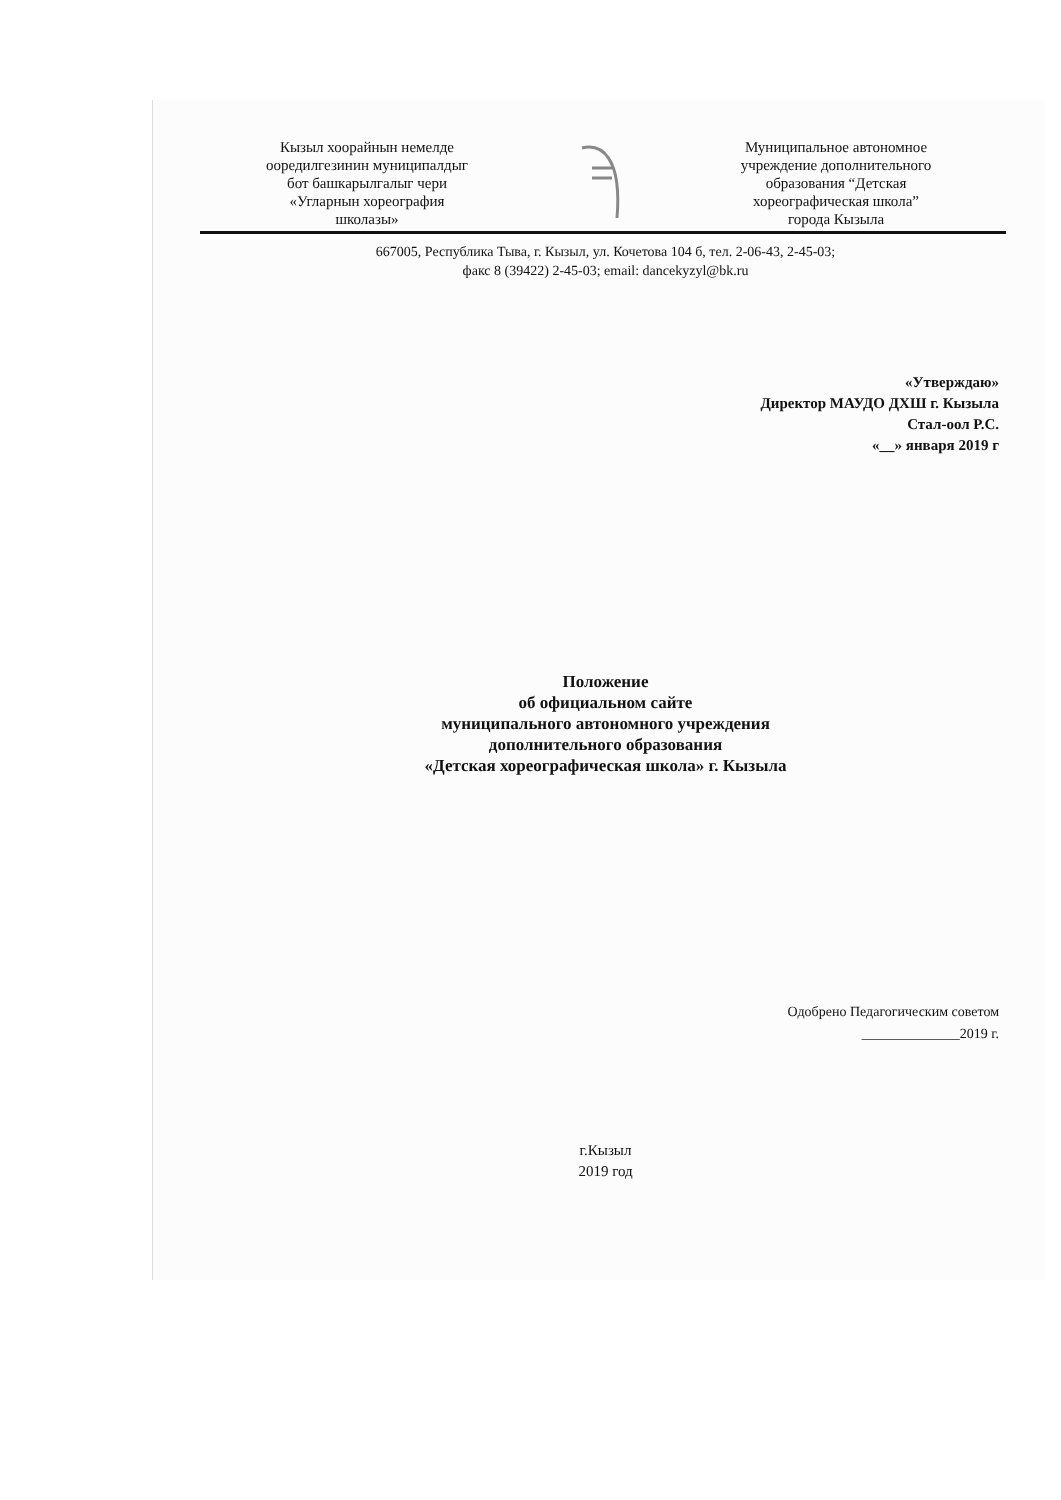Кызыл хоорайнын немелде ооредилгезинин муниципалдыг бот башкарылгалыг чери «Угларнын хореография школазы»
Муниципальное автономное учреждение дополнительного образования “Детская хореографическая школа” города Кызыла
667005, Республика Тыва, г. Кызыл, ул. Кочетова 104 б, тел. 2-06-43, 2-45-03;
факс 8 (39422) 2-45-03; email: dancekyzyl@bk.ru
«Утверждаю»
Директор МАУДО ДХШ г. Кызыла
Стал-оол Р.С.
«__» января 2019 г
Положение
об официальном сайте
муниципального автономного учреждения
дополнительного образования
«Детская хореографическая школа» г. Кызыла
Одобрено Педагогическим советом
______________2019 г.
г.Кызыл
2019 год